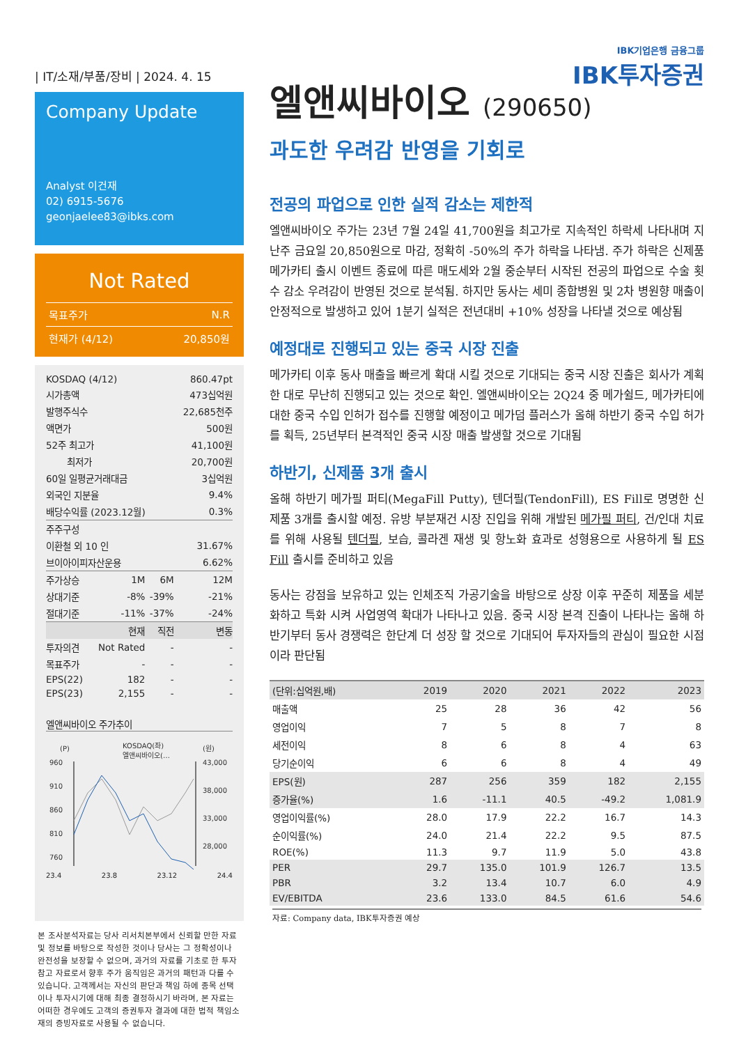IBK기업은행 금융그룹
IBK투자증권
| IT/소재/부품/장비 | 2024. 4. 15
Company Update
Analyst 이건재
02) 6915-5676
geonjaelee83@ibks.com
Not Rated
| 목표주가 | N.R |
| 현재가 (4/12) | 20,850원 |
| KOSDAQ (4/12) | | | 860.47pt |
| 시가총액 | | | 473십억원 |
| 발행주식수 | | | 22,685천주 |
| 액면가 | | | 500원 |
| 52주 최고가 | | | 41,100원 |
| 최저가 | | | 20,700원 |
| 60일 일평균거래대금 | | | 3십억원 |
| 외국인 지분율 | | | 9.4% |
| 배당수익률 (2023.12월) | | | 0.3% |
| 주주구성 | | | |
| 이환철 외 10 인 | | | 31.67% |
| 브이아이피자산운용 | | | 6.62% |
| 주가상승 | 1M | 6M | 12M |
| 상대기준 | -8% | -39% | -21% |
| 절대기준 | -11% | -37% | -24% |
| | 현재 | 직전 | 변동 |
| 투자의견 | Not Rated | - | - |
| 목표주가 | - | - | - |
| EPS(22) | 182 | - | - |
| EPS(23) | 2,155 | - | - |
엘앤씨바이오 주가추이
(P)
KOSDAQ(좌)
엘앤씨바이오(…
(원)
960
910
860
810
760
43,000
38,000
33,000
28,000
23.4 23.8 23.12 24.4
본 조사분석자료는 당사 리서치본부에서 신뢰할 만한 자료 및 정보를 바탕으로 작성한 것이나 당사는 그 정확성이나 완전성을 보장할 수 없으며, 과거의 자료를 기초로 한 투자참고 자료로서 향후 주가 움직임은 과거의 패턴과 다를 수 있습니다. 고객께서는 자신의 판단과 책임 하에 종목 선택이나 투자시기에 대해 최종 결정하시기 바라며, 본 자료는 어떠한 경우에도 고객의 증권투자 결과에 대한 법적 책임소재의 증빙자료로 사용될 수 없습니다.
엘앤씨바이오 (290650)
과도한 우려감 반영을 기회로
전공의 파업으로 인한 실적 감소는 제한적
엘앤씨바이오 주가는 23년 7월 24일 41,700원을 최고가로 지속적인 하락세 나타내며 지난주 금요일 20,850원으로 마감, 정확히 -50%의 주가 하락을 나타냄. 주가 하락은 신제품 메가카티 출시 이벤트 종료에 따른 매도세와 2월 중순부터 시작된 전공의 파업으로 수술 횟수 감소 우려감이 반영된 것으로 분석됨. 하지만 동사는 세미 종합병원 및 2차 병원향 매출이 안정적으로 발생하고 있어 1분기 실적은 전년대비 +10% 성장을 나타낼 것으로 예상됨
예정대로 진행되고 있는 중국 시장 진출
메가카티 이후 동사 매출을 빠르게 확대 시킬 것으로 기대되는 중국 시장 진출은 회사가 계획한 대로 무난히 진행되고 있는 것으로 확인. 엘앤씨바이오는 2Q24 중 메가쉴드, 메가카티에 대한 중국 수입 인허가 접수를 진행할 예정이고 메가덤 플러스가 올해 하반기 중국 수입 허가를 획득, 25년부터 본격적인 중국 시장 매출 발생할 것으로 기대됨
하반기, 신제품 3개 출시
올해 하반기 메가필 퍼티(MegaFill Putty), 텐더필(TendonFill), ES Fill로 명명한 신제품 3개를 출시할 예정. 유방 부분재건 시장 진입을 위해 개발된 메가필 퍼티, 건/인대 치료를 위해 사용될 텐더필, 보습, 콜라겐 재생 및 항노화 효과로 성형용으로 사용하게 될 ES Fill 출시를 준비하고 있음
동사는 강점을 보유하고 있는 인체조직 가공기술을 바탕으로 상장 이후 꾸준히 제품을 세분화하고 특화 시켜 사업영역 확대가 나타나고 있음. 중국 시장 본격 진출이 나타나는 올해 하반기부터 동사 경쟁력은 한단계 더 성장 할 것으로 기대되어 투자자들의 관심이 필요한 시점이라 판단됨
| (단위:십억원,배) | 2019 | 2020 | 2021 | 2022 | 2023 |
| --- | --- | --- | --- | --- | --- |
| 매출액 | 25 | 28 | 36 | 42 | 56 |
| 영업이익 | 7 | 5 | 8 | 7 | 8 |
| 세전이익 | 8 | 6 | 8 | 4 | 63 |
| 당기순이익 | 6 | 6 | 8 | 4 | 49 |
| EPS(원) | 287 | 256 | 359 | 182 | 2,155 |
| 증가율(%) | 1.6 | -11.1 | 40.5 | -49.2 | 1,081.9 |
| 영업이익률(%) | 28.0 | 17.9 | 22.2 | 16.7 | 14.3 |
| 순이익률(%) | 24.0 | 21.4 | 22.2 | 9.5 | 87.5 |
| ROE(%) | 11.3 | 9.7 | 11.9 | 5.0 | 43.8 |
| PER | 29.7 | 135.0 | 101.9 | 126.7 | 13.5 |
| PBR | 3.2 | 13.4 | 10.7 | 6.0 | 4.9 |
| EV/EBITDA | 23.6 | 133.0 | 84.5 | 61.6 | 54.6 |
자료: Company data, IBK투자증권 예상